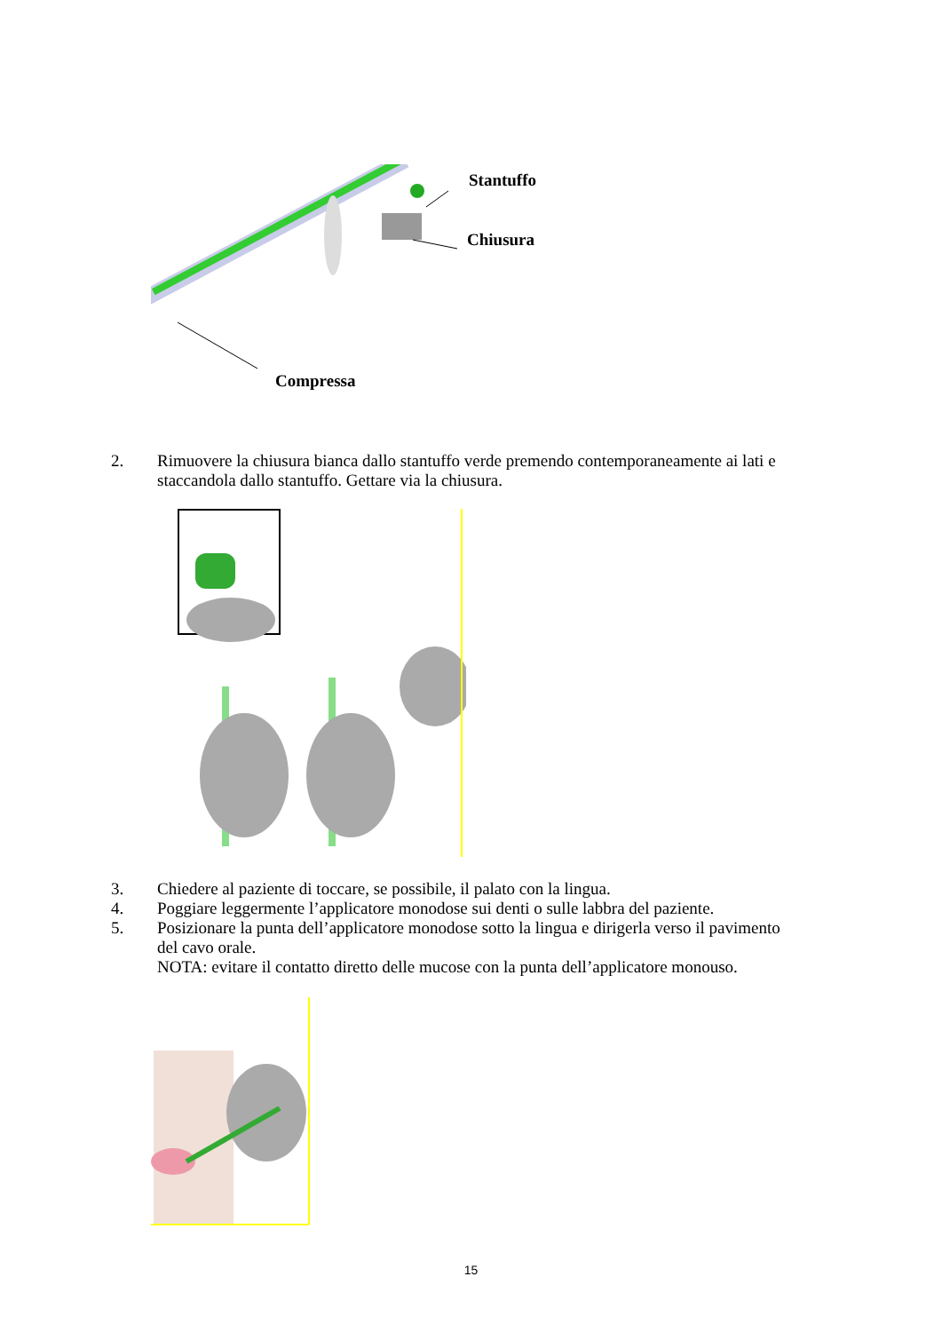Stantuffo
Chiusura
Compressa
2. Rimuovere la chiusura bianca dallo stantuffo verde premendo contemporaneamente ai lati e staccandola dallo stantuffo. Gettare via la chiusura.
3. Chiedere al paziente di toccare, se possibile, il palato con la lingua.
4. Poggiare leggermente l’applicatore monodose sui denti o sulle labbra del paziente.
5. Posizionare la punta dell’applicatore monodose sotto la lingua e dirigerla verso il pavimento del cavo orale.
NOTA: evitare il contatto diretto delle mucose con la punta dell’applicatore monouso.
15